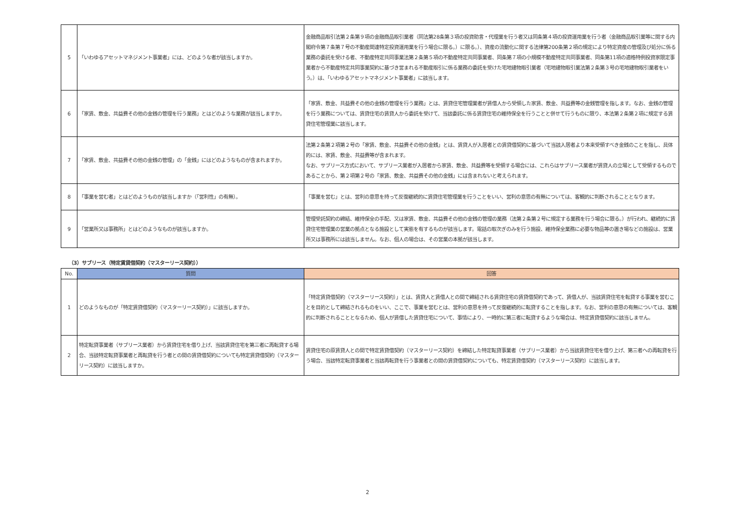| 5 | 「いわゆるアセットマネジメント事業者」には、どのような者が該当しますか。 | 金融商品取引法第２条第９項の金融商品取引業者（同法第28条第３項の投資助言・代理業を行う者又は同条第４項の投資運用業を行う者（金融商品取引業等に関する内閣府令第７条第７号の不動産関連特定投資運用業を行う場合に限る。）に限る。）、資産の流動化に関する法律第200条第２項の規定により特定資産の管理及び処分に係る業務の委託を受ける者、不動産特定共同事業法第２条第５項の不動産特定共同事業者、同条第７項の小規模不動産特定共同事業者、同条第11項の適格特例投資家限定事業者から不動産特定共同事業契約に基づき営まれる不動産取引に係る業務の委託を受けた宅地建物取引業者（宅地建物取引業法第２条第３号の宅地建物取引業者をいう。）は、「いわゆるアセットマネジメント事業者」に該当します。 |
| 6 | 「家賃、敷金、共益費その他の金銭の管理を行う業務」とはどのような業務が該当しますか。 | 「家賃、敷金、共益費その他の金銭の管理を行う業務」とは、賃貸住宅管理業者が賃借人から受領した家賃、敷金、共益費等の金銭管理を指します。なお、金銭の管理を行う業務については、賃貸住宅の賃貸人から委託を受けて、当該委託に係る賃貸住宅の維持保全を行うことと併せて行うものに限り、本法第２条第２項に規定する賃貸住宅管理業に該当します。 |
| 7 | 「家賃、敷金、共益費その他の金銭の管理」の「金銭」にはどのようなものが含まれますか。 | 法第２条第２項第２号の「家賃、敷金、共益費その他の金銭」とは、賃貸人が入居者との賃貸借契約に基づいて当該入居者より本来受領すべき金銭のことを指し、具体的には、家賃、敷金、共益費等が含まれます。 なお、サブリース方式において、サブリース業者が入居者から家賃、敷金、共益費等を受領する場合には、これらはサブリース業者が賃貸人の立場として受領するものであることから、第２項第２号の「家賃、敷金、共益費その他の金銭」には含まれないと考えられます。 |
| 8 | 「事業を営む者」とはどのようものが該当しますか（「営利性」の有無）。 | 「事業を営む」とは、営利の意思を持って反復継続的に賃貸住宅管理業を行うことをいい、営利の意思の有無については、客観的に判断されることとなります。 |
| 9 | 「営業所又は事務所」とはどのようなものが該当しますか。 | 管理受託契約の締結、維持保全の手配、又は家賃、敷金、共益費その他の金銭の管理の業務（法第２条第２号に規定する業務を行う場合に限る。）が行われ、継続的に賃貸住宅管理業の営業の拠点となる施設として実態を有するものが該当します。電話の取次ぎのみを行う施設、維持保全業務に必要な物品等の置き場などの施設は、営業所又は事務所には該当しません。なお、個人の場合は、その営業の本拠が該当します。 |
（3）サブリース（特定賃貸借契約（マスターリース契約））
| No. | 質問 | 回答 |
| --- | --- | --- |
| 1 | どのようなものが「特定賃貸借契約（マスターリース契約）」に該当しますか。 | 「特定賃貸借契約（マスターリース契約）」とは、賃貸人と賃借人との間で締結される賃貸住宅の賃貸借契約であって、賃借人が、当該賃貸住宅を転貸する事業を営むことを目的として締結されるものをいい、ここで、事業を営むとは、営利の意思を持って反復継続的に転貸することを指します。なお、営利の意思の有無については、客観的に判断されることとなるため、個人が賃借した賃貸住宅について、事情により、一時的に第三者に転貸するような場合は、特定賃貸借契約に該当しません。 |
| 2 | 特定転貸事業者（サブリース業者）から賃貸住宅を借り上げ、当該賃貸住宅を第三者に再転貸する場合、当該特定転貸事業者と再転貸を行う者との間の賃貸借契約についても特定賃貸借契約（マスターリース契約）に該当しますか。 | 賃貸住宅の原賃貸人との間で特定賃貸借契約（マスターリース契約）を締結した特定転貸事業者（サブリース業者）から当該賃貸住宅を借り上げ、第三者への再転貸を行う場合、当該特定転貸事業者と当該再転貸を行う事業者との間の賃貸借契約についても、特定賃貸借契約（マスターリース契約）に該当します。 |
2